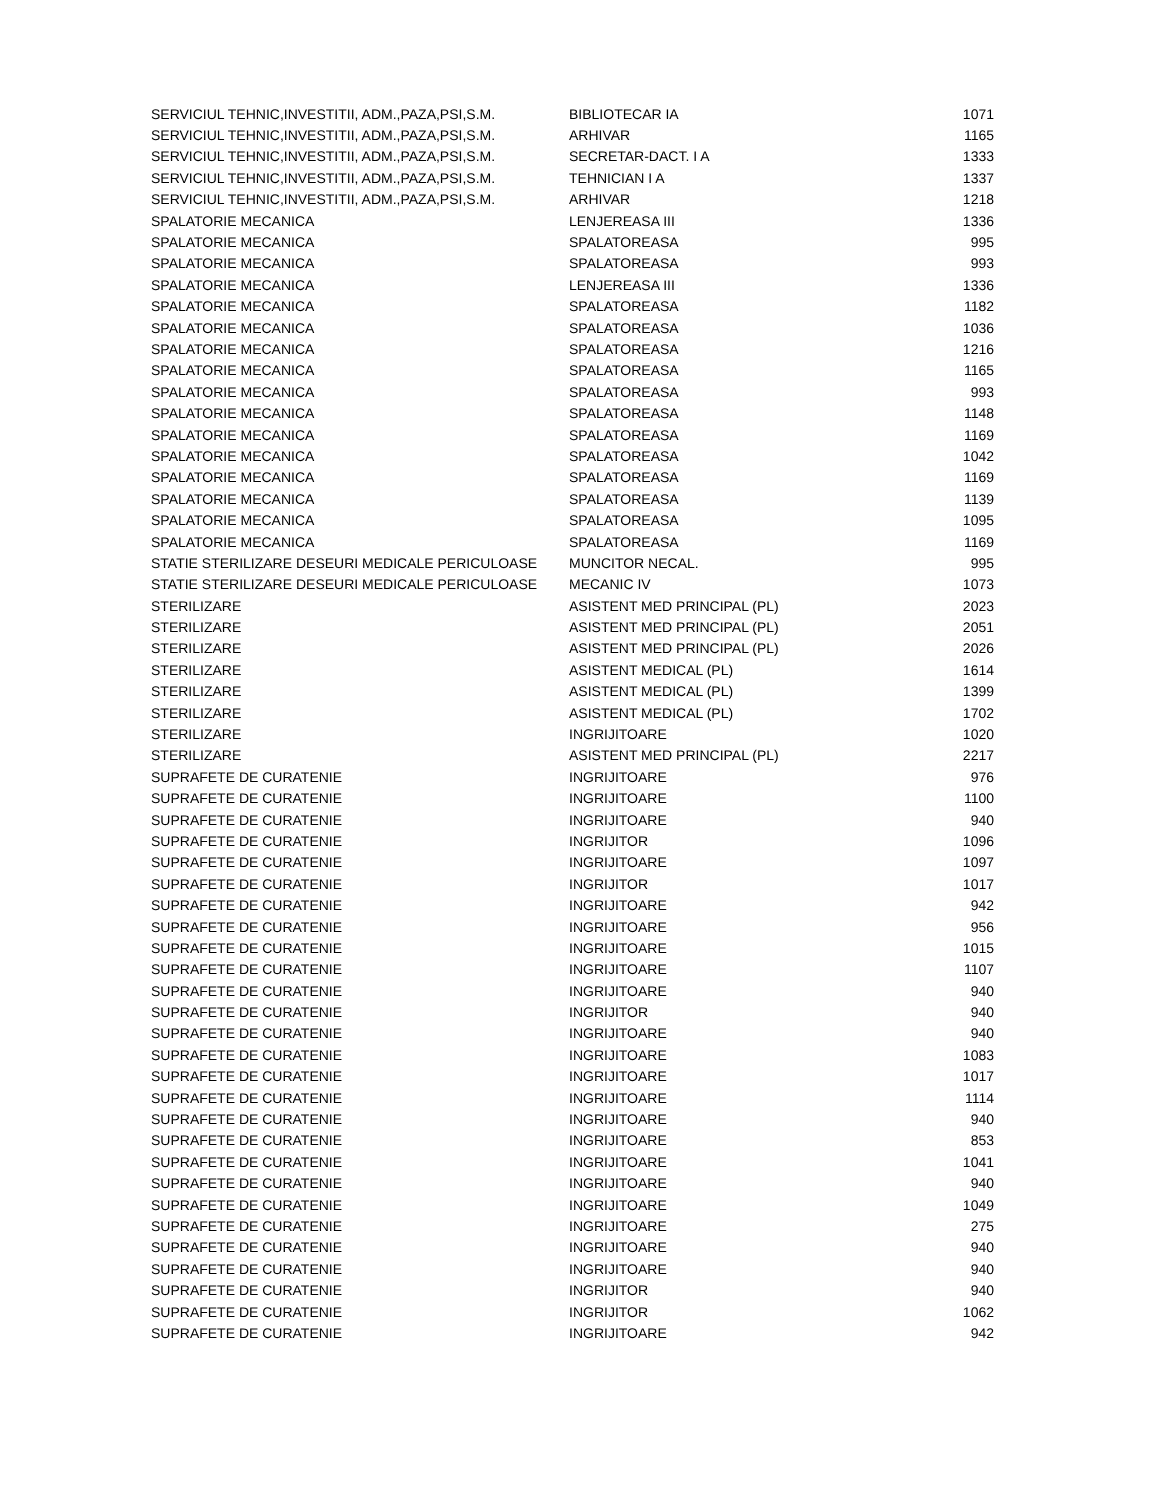| SERVICIUL TEHNIC,INVESTITII, ADM.,PAZA,PSI,S.M. | BIBLIOTECAR IA | 1071 |
| SERVICIUL TEHNIC,INVESTITII, ADM.,PAZA,PSI,S.M. | ARHIVAR | 1165 |
| SERVICIUL TEHNIC,INVESTITII, ADM.,PAZA,PSI,S.M. | SECRETAR-DACT. I A | 1333 |
| SERVICIUL TEHNIC,INVESTITII, ADM.,PAZA,PSI,S.M. | TEHNICIAN I A | 1337 |
| SERVICIUL TEHNIC,INVESTITII, ADM.,PAZA,PSI,S.M. | ARHIVAR | 1218 |
| SPALATORIE MECANICA | LENJEREASA III | 1336 |
| SPALATORIE MECANICA | SPALATOREASA | 995 |
| SPALATORIE MECANICA | SPALATOREASA | 993 |
| SPALATORIE MECANICA | LENJEREASA III | 1336 |
| SPALATORIE MECANICA | SPALATOREASA | 1182 |
| SPALATORIE MECANICA | SPALATOREASA | 1036 |
| SPALATORIE MECANICA | SPALATOREASA | 1216 |
| SPALATORIE MECANICA | SPALATOREASA | 1165 |
| SPALATORIE MECANICA | SPALATOREASA | 993 |
| SPALATORIE MECANICA | SPALATOREASA | 1148 |
| SPALATORIE MECANICA | SPALATOREASA | 1169 |
| SPALATORIE MECANICA | SPALATOREASA | 1042 |
| SPALATORIE MECANICA | SPALATOREASA | 1169 |
| SPALATORIE MECANICA | SPALATOREASA | 1139 |
| SPALATORIE MECANICA | SPALATOREASA | 1095 |
| SPALATORIE MECANICA | SPALATOREASA | 1169 |
| STATIE STERILIZARE DESEURI MEDICALE PERICULOASE | MUNCITOR NECAL. | 995 |
| STATIE STERILIZARE DESEURI MEDICALE PERICULOASE | MECANIC IV | 1073 |
| STERILIZARE | ASISTENT MED PRINCIPAL (PL) | 2023 |
| STERILIZARE | ASISTENT MED PRINCIPAL (PL) | 2051 |
| STERILIZARE | ASISTENT MED PRINCIPAL (PL) | 2026 |
| STERILIZARE | ASISTENT MEDICAL (PL) | 1614 |
| STERILIZARE | ASISTENT MEDICAL (PL) | 1399 |
| STERILIZARE | ASISTENT MEDICAL (PL) | 1702 |
| STERILIZARE | INGRIJITOARE | 1020 |
| STERILIZARE | ASISTENT MED PRINCIPAL (PL) | 2217 |
| SUPRAFETE DE CURATENIE | INGRIJITOARE | 976 |
| SUPRAFETE DE CURATENIE | INGRIJITOARE | 1100 |
| SUPRAFETE DE CURATENIE | INGRIJITOARE | 940 |
| SUPRAFETE DE CURATENIE | INGRIJITOR | 1096 |
| SUPRAFETE DE CURATENIE | INGRIJITOARE | 1097 |
| SUPRAFETE DE CURATENIE | INGRIJITOR | 1017 |
| SUPRAFETE DE CURATENIE | INGRIJITOARE | 942 |
| SUPRAFETE DE CURATENIE | INGRIJITOARE | 956 |
| SUPRAFETE DE CURATENIE | INGRIJITOARE | 1015 |
| SUPRAFETE DE CURATENIE | INGRIJITOARE | 1107 |
| SUPRAFETE DE CURATENIE | INGRIJITOARE | 940 |
| SUPRAFETE DE CURATENIE | INGRIJITOR | 940 |
| SUPRAFETE DE CURATENIE | INGRIJITOARE | 940 |
| SUPRAFETE DE CURATENIE | INGRIJITOARE | 1083 |
| SUPRAFETE DE CURATENIE | INGRIJITOARE | 1017 |
| SUPRAFETE DE CURATENIE | INGRIJITOARE | 1114 |
| SUPRAFETE DE CURATENIE | INGRIJITOARE | 940 |
| SUPRAFETE DE CURATENIE | INGRIJITOARE | 853 |
| SUPRAFETE DE CURATENIE | INGRIJITOARE | 1041 |
| SUPRAFETE DE CURATENIE | INGRIJITOARE | 940 |
| SUPRAFETE DE CURATENIE | INGRIJITOARE | 1049 |
| SUPRAFETE DE CURATENIE | INGRIJITOARE | 275 |
| SUPRAFETE DE CURATENIE | INGRIJITOARE | 940 |
| SUPRAFETE DE CURATENIE | INGRIJITOARE | 940 |
| SUPRAFETE DE CURATENIE | INGRIJITOR | 940 |
| SUPRAFETE DE CURATENIE | INGRIJITOR | 1062 |
| SUPRAFETE DE CURATENIE | INGRIJITOARE | 942 |